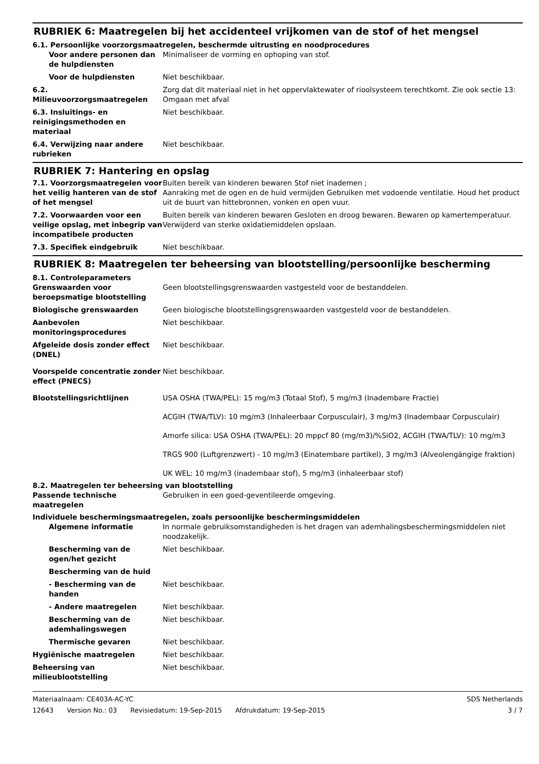RUBRIEK 6: Maatregelen bij het accidenteel vrijkomen van de stof of het mengsel
6.1. Persoonlijke voorzorgsmaatregelen, beschermde uitrusting en noodprocedures
Voor andere personen dan de hulpdiensten
Minimaliseer de vorming en ophoping van stof.
Voor de hulpdiensten Niet beschikbaar.
6.2. Milieuvoorzorgsmaatregelen
Zorg dat dit materiaal niet in het oppervlaktewater of rioolsysteem terechtkomt. Zie ook sectie 13: Omgaan met afval
6.3. Insluitings- en reinigingsmethoden en materiaal
Niet beschikbaar.
6.4. Verwijzing naar andere rubrieken
Niet beschikbaar.
RUBRIEK 7: Hantering en opslag
7.1. Voorzorgsmaatregelen voor het veilig hanteren van de stof of het mengsel
Buiten bereik van kinderen bewaren Stof niet inademen ;
Aanraking met de ogen en de huid vermijden Gebruiken met vodoende ventilatie. Houd het product uit de buurt van hittebronnen, vonken en open vuur.
7.2. Voorwaarden voor een veilige opslag, met inbegrip van incompatibele producten
Buiten bereik van kinderen bewaren Gesloten en droog bewaren. Bewaren op kamertemperatuur. Verwijderd van sterke oxidatiemiddelen opslaan.
7.3. Specifiek eindgebruik Niet beschikbaar.
RUBRIEK 8: Maatregelen ter beheersing van blootstelling/persoonlijke bescherming
8.1. Controleparameters
Grenswaarden voor beroepsmatige blootstelling
Geen blootstellingsgrenswaarden vastgesteld voor de bestanddelen.
Biologische grenswaarden Geen biologische blootstellingsgrenswaarden vastgesteld voor de bestanddelen.
Aanbevolen monitoringsprocedures
Niet beschikbaar.
Afgeleide dosis zonder effect (DNEL)
Niet beschikbaar.
Voorspelde concentratie zonder effect (PNECS)
Niet beschikbaar.
Blootstellingsrichtlijnen USA OSHA (TWA/PEL): 15 mg/m3 (Totaal Stof), 5 mg/m3 (Inadembare Fractie)
ACGIH (TWA/TLV): 10 mg/m3 (Inhaleerbaar Corpusculair), 3 mg/m3 (Inadembaar Corpusculair)
Amorfe silica: USA OSHA (TWA/PEL): 20 mppcf 80 (mg/m3)/%SiO2, ACGIH (TWA/TLV): 10 mg/m3
TRGS 900 (Luftgrenzwert) - 10 mg/m3 (Einatembare partikel), 3 mg/m3 (Alveolengängige fraktion)
UK WEL: 10 mg/m3 (inadembaar stof), 5 mg/m3 (inhaleerbaar stof)
8.2. Maatregelen ter beheersing van blootstelling
Passende technische maatregelen
Gebruiken in een goed-geventileerde omgeving.
Individuele beschermingsmaatregelen, zoals persoonlijke beschermingsmiddelen
Algemene informatie In normale gebruiksomstandigheden is het dragen van ademhalingsbeschermingsmiddelen niet noodzakelijk.
Bescherming van de ogen/het gezicht
Niet beschikbaar.
Bescherming van de huid
- Bescherming van de handen
Niet beschikbaar.
- Andere maatregelen Niet beschikbaar.
Bescherming van de ademhalingswegen
Niet beschikbaar.
Thermische gevaren Niet beschikbaar.
Hygiënische maatregelen Niet beschikbaar.
Beheersing van milieublootstelling
Niet beschikbaar.
Materiaalnaam: CE403A-AC-YC SDS Netherlands
12643 Version No.: 03 Revisiedatum: 19-Sep-2015 Afdrukdatum: 19-Sep-2015
3 / 7